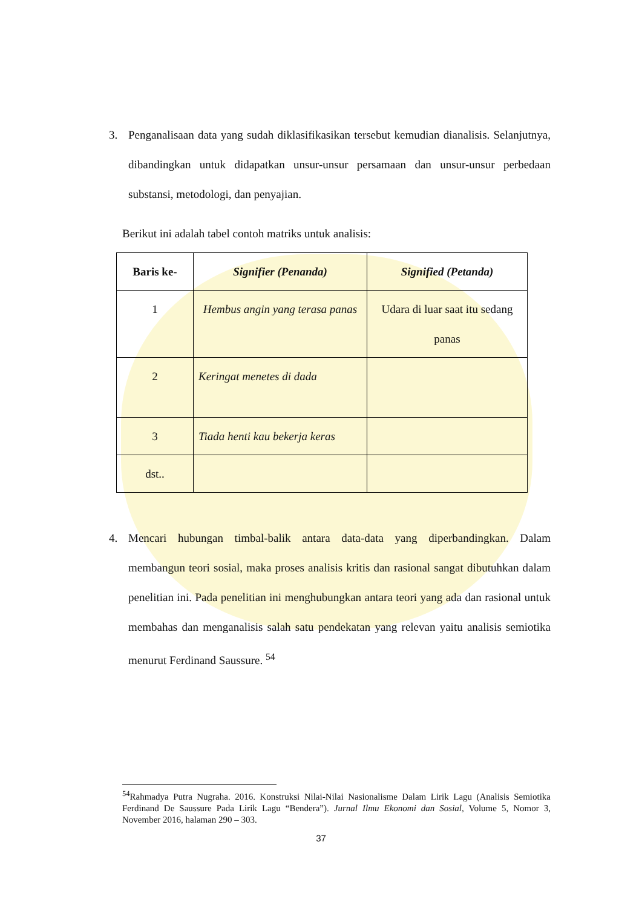3. Penganalisaan data yang sudah diklasifikasikan tersebut kemudian dianalisis. Selanjutnya, dibandingkan untuk didapatkan unsur-unsur persamaan dan unsur-unsur perbedaan substansi, metodologi, dan penyajian.
Berikut ini adalah tabel contoh matriks untuk analisis:
| Baris ke- | Signifier (Penanda) | Signified (Petanda) |
| --- | --- | --- |
| 1 | Hembus angin yang terasa panas | Udara di luar saat itu sedang panas |
| 2 | Keringat menetes di dada | |
| 3 | Tiada henti kau bekerja keras | |
| dst.. | | |
4. Mencari hubungan timbal-balik antara data-data yang diperbandingkan. Dalam membangun teori sosial, maka proses analisis kritis dan rasional sangat dibutuhkan dalam penelitian ini. Pada penelitian ini menghubungkan antara teori yang ada dan rasional untuk membahas dan menganalisis salah satu pendekatan yang relevan yaitu analisis semiotika menurut Ferdinand Saussure. <sup>54</sup>
<sup>54</sup> Rahmadya Putra Nugraha. 2016. Konstruksi Nilai-Nilai Nasionalisme Dalam Lirik Lagu (Analisis Semiotika Ferdinand De Saussure Pada Lirik Lagu “Bendera”). Jurnal Ilmu Ekonomi dan Sosial, Volume 5, Nomor 3, November 2016, halaman 290 – 303.
37